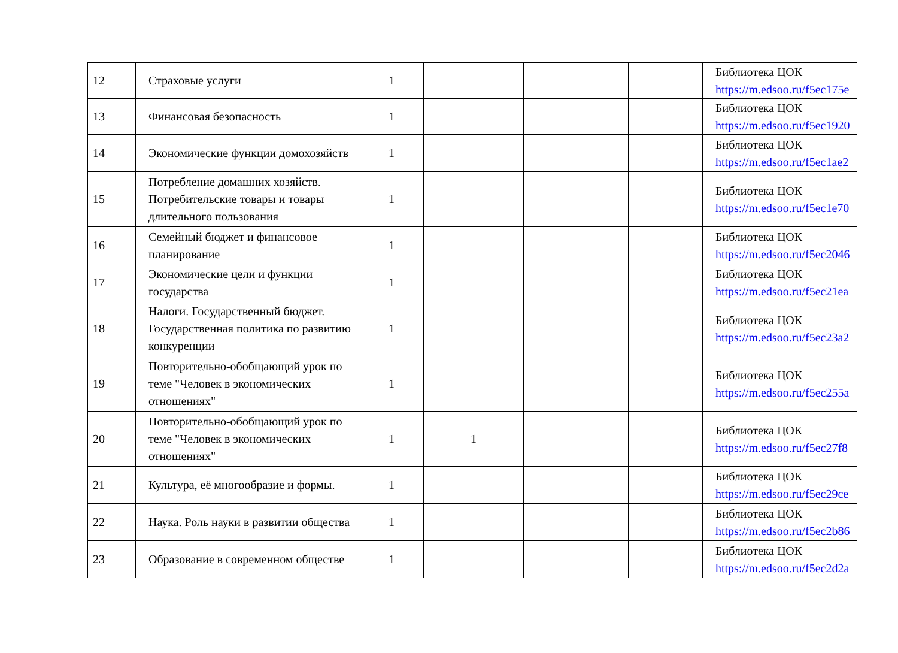| 12 | Страховые услуги | 1 | | | | Библиотека ЦОК https://m.edsoo.ru/f5ec175e |
| 13 | Финансовая безопасность | 1 | | | | Библиотека ЦОК https://m.edsoo.ru/f5ec1920 |
| 14 | Экономические функции домохозяйств | 1 | | | | Библиотека ЦОК https://m.edsoo.ru/f5ec1ae2 |
| 15 | Потребление домашних хозяйств. Потребительские товары и товары длительного пользования | 1 | | | | Библиотека ЦОК https://m.edsoo.ru/f5ec1e70 |
| 16 | Семейный бюджет и финансовое планирование | 1 | | | | Библиотека ЦОК https://m.edsoo.ru/f5ec2046 |
| 17 | Экономические цели и функции государства | 1 | | | | Библиотека ЦОК https://m.edsoo.ru/f5ec21ea |
| 18 | Налоги. Государственный бюджет. Государственная политика по развитию конкуренции | 1 | | | | Библиотека ЦОК https://m.edsoo.ru/f5ec23a2 |
| 19 | Повторительно-обобщающий урок по теме "Человек в экономических отношениях" | 1 | | | | Библиотека ЦОК https://m.edsoo.ru/f5ec255a |
| 20 | Повторительно-обобщающий урок по теме "Человек в экономических отношениях" | 1 | 1 | | | Библиотека ЦОК https://m.edsoo.ru/f5ec27f8 |
| 21 | Культура, её многообразие и формы. | 1 | | | | Библиотека ЦОК https://m.edsoo.ru/f5ec29ce |
| 22 | Наука. Роль науки в развитии общества | 1 | | | | Библиотека ЦОК https://m.edsoo.ru/f5ec2b86 |
| 23 | Образование в современном обществе | 1 | | | | Библиотека ЦОК https://m.edsoo.ru/f5ec2d2a |